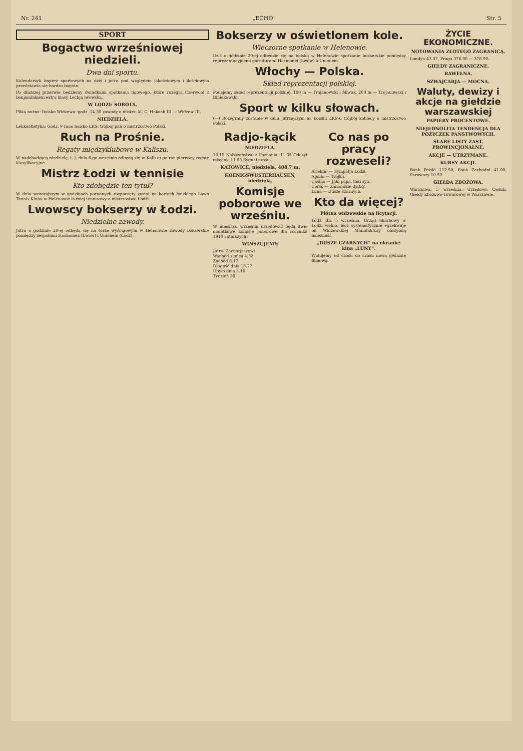Nr. 241 „ECHO” Str. 5
SPORT
Bogactwo wrześniowej niedzieli.
Dwa dni sportu.
Kalendarzyk imprez sportowych na dziś i jutro pod względem jakościowym i ilościowym przedstawia się bardzo bogato.
Po dłuższej przerwie będziemy świadkami spotkania ligowego, które rozegra Czerwoni z benjaminkiem extra klasy Lechją lwowską.
W ŁODZI: SOBOTA.
Piłka nożna: Boisko Widzewa: godz. 14.30 zawody o mistrz. kl. C. Hakoah III — Widzew III.
NIEDZIELA.
Lekkoatletyka: Godz. 9 rano boisko ŁKS: trójbój pań o mistrzostwo Polski.
Ruch na Prośnie.
Regaty międzyklubowe w Kaliszu.
W nadchodzącą niedzielę, t. j. dnia 6-go września odbędą się w Kaliszu po raz pierwszy regaty klasyfikacyjne.
Mistrz Łodzi w tennisie
Kto zdobędzie ten tytuł?
W dniu wczorajszym w godzinach porannych rozpoczęty został na kortach łódzkiego Lawn Tennis Klubu w Helenowie turniej tennisowy o mistrzostwo Łodzi.
Lwowscy bokserzy w Łodzi.
Niedzielne zawody.
Jutro o godzinie 20-ej odbędą się na torze wyścigowym w Helenowie zawody bokserskie pomiędzy zespołami Hasmonea (Lwów) i Unionem (Łódź).
Bokserzy w oświetlonem kole.
Wieczorne spotkanie w Helenowie.
Dziś o godzinie 20-ej odbędzie się na boisku w Helenowie spotkanie bokserskie pomiędzy reprezentacyjnemi garniturami Hasmonei (Lwów) a Unionem.
Włochy — Polska.
Skład reprezentacji polskiej.
Podajemy skład reprezentacji polskiej: 100 m — Trojanowski i Śliwak, 200 m — Trojanowski i Biniakowski.
Sport w kilku słowach.
(—) Rozegrany zostanie w dniu jutrzejszym na boisku ŁKS-u trójbój kobiecy o mistrzostwo Polski.
Radjo-kącik
NIEDZIELA.
10.15 Nabożeństwo z Poznania. 11.35 Odczyt misyjny. 11.58 Sygnał czasu.
KATOWICE, niedziela, 408,7 m.
KOENIGSWUSTERHAUSEN, niedziela.
Komisje poborowe we wrześniu.
W miesiącu wrześniu urzędować będą dwie dodatkowe komisje poborowe dla rocznika 1910 i starszych.
WINSZUJEMY:
Jutro: Zacharjaszowi
Wschód słońca 4.52
Zachód 6.17
Długość dnia 13.27
Ubyło dnia 3.16
Tydzień 36.
Co nas po pracy rozweseli?
Arlekin: — Sympatja Łodzi.
Apollo — Trójka.
Casino — Jaki papa, taki syn.
Corso — Zamorskie djabły.
Luna — Dusze czarnych.
Kto da więcej?
Płótna widzewskie na licytacji.
Łódź, dn. 5 września. Urząd Skarbowy w Łodzi wolno, lecz systematycznie egzekwuje od Widzewskiej Manufaktury obrzymią należność.
„DUSZE CZARNYCH” na ekranie: kina „LUNY”.
Widujemy od czasu do czasu nową gwiazdę filmową.
ŻYCIE EKONOMICZNE.
NOTOWANIA ZŁOTEGO ZAGRANICĄ.
Londyn 43.37, Praga 376.90 — 378.90.
GIEŁDY ZAGRANICZNE.
BAWEŁNA.
SZWAJCARJA — MOCNA.
Waluty, dewizy i akcje na giełdzie warszawskiej
PAPIERY PROCENTOWE.
NIEJEDNOLITA TENDENCJA DLA POŻYCZEK PAŃSTWOWYCH.
SŁABE LISTY ZAST. PROWINCJONALNE.
AKCJE — UTRZYMANE.
KURSY AKCJI.
Bank Polski 112.50, Bank Zachodni 41.00, Parowozy 10.50
GIEŁDA ZBOŻOWA.
Warszawa, 5 września. Urzędowa Cedula Giełdy Zbożowo-Towarowej w Warszawie.